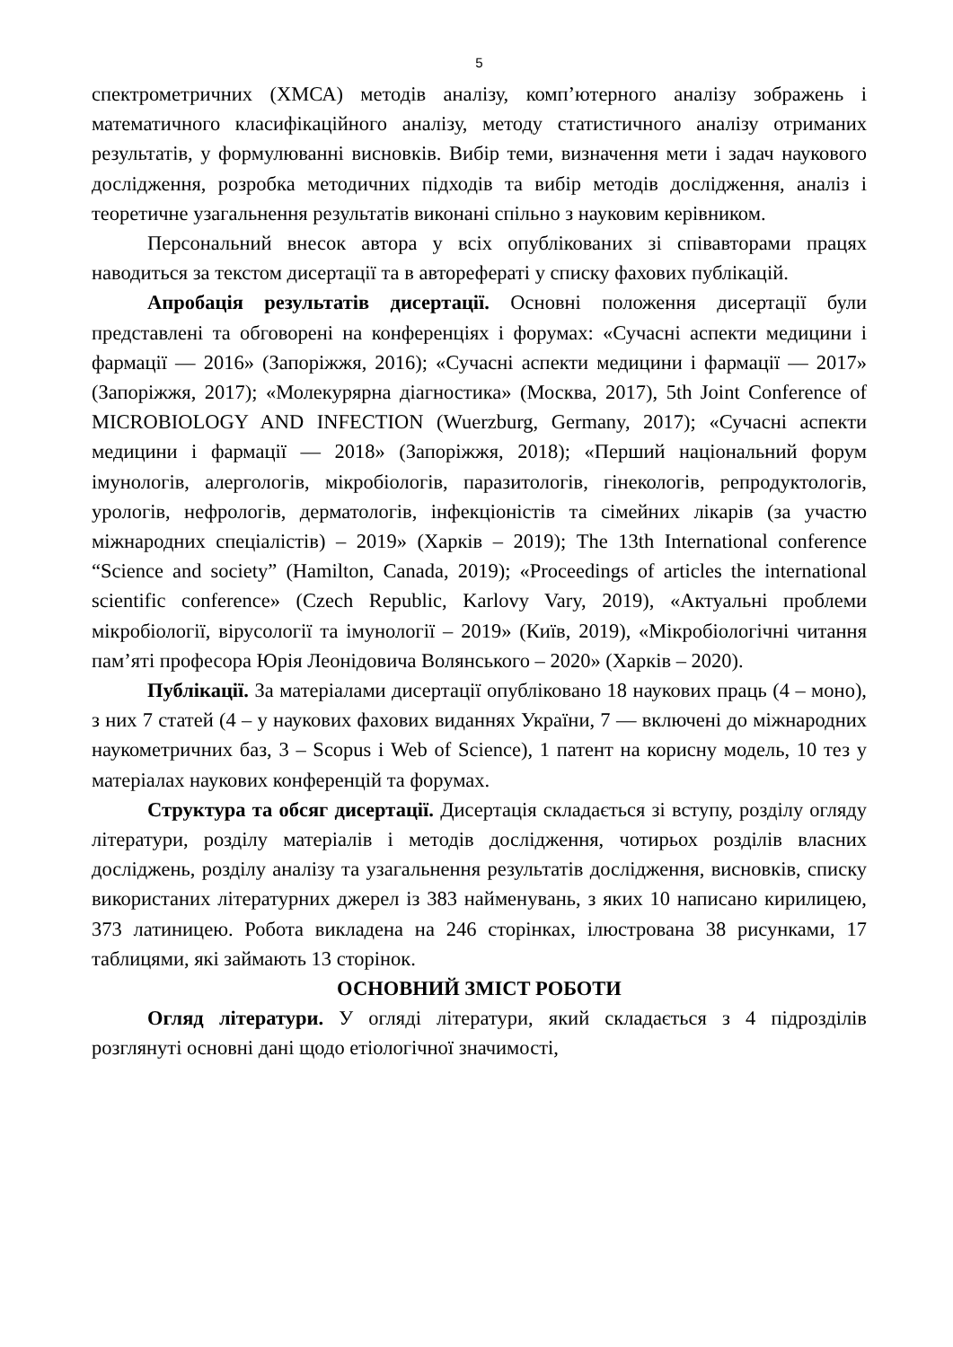5
спектрометричних (ХМСА) методів аналізу, комп’ютерного аналізу зображень і математичного класифікаційного аналізу, методу статистичного аналізу отриманих результатів, у формулюванні висновків. Вибір теми, визначення мети і задач наукового дослідження, розробка методичних підходів та вибір методів дослідження, аналіз і теоретичне узагальнення результатів виконані спільно з науковим керівником.
Персональний внесок автора у всіх опублікованих зі співавторами працях наводиться за текстом дисертації та в авторефераті у списку фахових публікацій.
Апробація результатів дисертації. Основні положення дисертації були представлені та обговорені на конференціях і форумах: «Сучасні аспекти медицини і фармації — 2016» (Запоріжжя, 2016); «Сучасні аспекти медицини і фармації — 2017» (Запоріжжя, 2017); «Молекурярна діагностика» (Москва, 2017), 5th Joint Conference of MICROBIOLOGY AND INFECTION (Wuerzburg, Germany, 2017); «Сучасні аспекти медицини і фармації — 2018» (Запоріжжя, 2018); «Перший національний форум імунологів, алергологів, мікробіологів, паразитологів, гінекологів, репродуктологів, урологів, нефрологів, дерматологів, інфекціоністів та сімейних лікарів (за участю міжнародних спеціалістів) – 2019» (Харків – 2019); The 13th International conference “Science and society” (Hamilton, Canada, 2019); «Proceedings of articles the international scientific conference» (Czech Republic, Karlovy Vary, 2019), «Актуальні проблеми мікробіології, вірусології та імунології – 2019» (Київ, 2019), «Мікробіологічні читання пам’яті професора Юрія Леонідовича Волянського – 2020» (Харків – 2020).
Публікації. За матеріалами дисертації опубліковано 18 наукових праць (4 – моно), з них 7 статей (4 – у наукових фахових виданнях України, 7 — включені до міжнародних наукометричних баз, 3 – Scopus і Web of Science), 1 патент на корисну модель, 10 тез у матеріалах наукових конференцій та форумах.
Структура та обсяг дисертації. Дисертація складається зі вступу, розділу огляду літератури, розділу матеріалів і методів дослідження, чотирьох розділів власних досліджень, розділу аналізу та узагальнення результатів дослідження, висновків, списку використаних літературних джерел із 383 найменувань, з яких 10 написано кирилицею, 373 латиницею. Робота викладена на 246 сторінках, ілюстрована 38 рисунками, 17 таблицями, які займають 13 сторінок.
ОСНОВНИЙ ЗМІСТ РОБОТИ
Огляд літератури. У огляді літератури, який складається з 4 підрозділів розглянуті основні дані щодо етіологічної значимості,